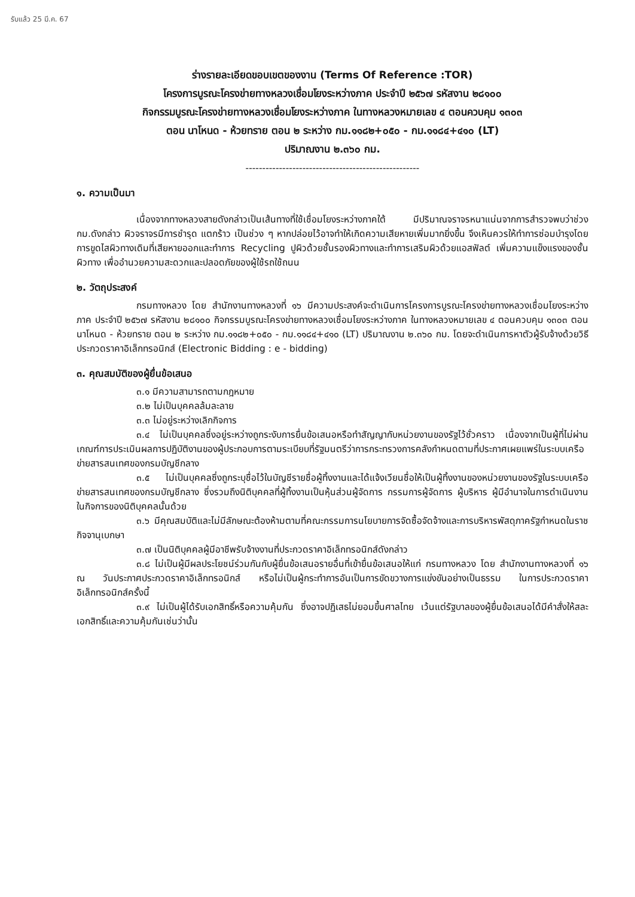รับแล้ว 25 มี.ค. 67
ร่างรายละเอียดขอบเขตของงาน (Terms Of Reference :TOR)
โครงการบูรณะโครงข่ายทางหลวงเชื่อมโยงระหว่างภาค ประจำปี ๒๕๖๗ รหัสงาน ๒๘๑๐๐
กิจกรรมบูรณะโครงข่ายทางหลวงเชื่อมโยงระหว่างภาค ในทางหลวงหมายเลข ๔ ตอนควบคุม ๑๓๐๓
ตอน นาโหนด - ห้วยทราย ตอน ๒ ระหว่าง กม.๑๑๘๒+๐๕๐ - กม.๑๑๘๔+๔๑๐ (LT)
ปริมาณงาน ๒.๓๖๐ กม.
----------------------------------------------------
๑. ความเป็นมา
เนื่องจากทางหลวงสายดังกล่าวเป็นเส้นทางที่ใช้เชื่อมโยงระหว่างภาคใต้ มีปริมาณจราจรหนาแน่นจากการสำรวจพบว่าช่วง กม.ดังกล่าว ผิวจราจรมีการชำรุด แตกร้าว เป็นช่วง ๆ หากปล่อยไว้อาจทำให้เกิดความเสียหายเพิ่มมากยิ่งขึ้น จึงเห็นควรให้ทำการซ่อมบำรุงโดยการขูดไสผิวทางเดิมที่เสียหายออกและทำการ Recycling ปูผิวด้วยชั้นรองผิวทางและทำการเสริมผิวด้วยแอสฟัลต์ เพิ่มความแข็งแรงของชั้นผิวทาง เพื่ออำนวยความสะดวกและปลอดภัยของผู้ใช้รถใช้ถนน
๒. วัตถุประสงค์
กรมทางหลวง โดย สำนักงานทางหลวงที่ ๑๖ มีความประสงค์จะดำเนินการโครงการบูรณะโครงข่ายทางหลวงเชื่อมโยงระหว่างภาค ประจำปี ๒๕๖๗ รหัสงาน ๒๘๑๐๐ กิจกรรมบูรณะโครงข่ายทางหลวงเชื่อมโยงระหว่างภาค ในทางหลวงหมายเลข ๔ ตอนควบคุม ๑๓๐๓ ตอน นาโหนด - ห้วยทราย ตอน ๒ ระหว่าง กม.๑๑๘๒+๐๕๐ - กม.๑๑๘๔+๔๑๐ (LT) ปริมาณงาน ๒.๓๖๐ กม. โดยจะดำเนินการหาตัวผู้รับจ้างด้วยวิธีประกวดราคาอิเล็กทรอนิกส์ (Electronic Bidding : e - bidding)
๓. คุณสมบัติของผู้ยื่นข้อเสนอ
๓.๑ มีความสามารถตามกฎหมาย
๓.๒ ไม่เป็นบุคคลล้มละลาย
๓.๓ ไม่อยู่ระหว่างเลิกกิจการ
๓.๔ ไม่เป็นบุคคลซึ่งอยู่ระหว่างถูกระงับการยื่นข้อเสนอหรือทำสัญญากับหน่วยงานของรัฐไว้ชั่วคราว เนื่องจากเป็นผู้ที่ไม่ผ่านเกณฑ์การประเมินผลการปฏิบัติงานของผู้ประกอบการตามระเบียบที่รัฐมนตรีว่าการกระทรวงการคลังกำหนดตามที่ประกาศเผยแพร่ในระบบเครือข่ายสารสนเทศของกรมบัญชีกลาง
๓.๕ ไม่เป็นบุคคลซึ่งถูกระบุชื่อไว้ในบัญชีรายชื่อผู้ทิ้งงานและได้แจ้งเวียนชื่อให้เป็นผู้ทิ้งงานของหน่วยงานของรัฐในระบบเครือข่ายสารสนเทศของกรมบัญชีกลาง ซึ่งรวมถึงนิติบุคคลที่ผู้ทิ้งงานเป็นหุ้นส่วนผู้จัดการ กรรมการผู้จัดการ ผู้บริหาร ผู้มีอำนาจในการดำเนินงานในกิจการของนิติบุคคลนั้นด้วย
๓.๖ มีคุณสมบัติและไม่มีลักษณะต้องห้ามตามที่คณะกรรมการนโยบายการจัดซื้อจัดจ้างและการบริหารพัสดุภาครัฐกำหนดในราชกิจจานุเบกษา
๓.๗ เป็นนิติบุคคลผู้มีอาชีพรับจ้างงานที่ประกวดราคาอิเล็กทรอนิกส์ดังกล่าว
๓.๘ ไม่เป็นผู้มีผลประโยชน์ร่วมกันกับผู้ยื่นข้อเสนอรายอื่นที่เข้ายื่นข้อเสนอให้แก่ กรมทางหลวง โดย สำนักงานทางหลวงที่ ๑๖ ณ วันประกาศประกวดราคาอิเล็กทรอนิกส์ หรือไม่เป็นผู้กระทำการอันเป็นการขัดขวางการแข่งขันอย่างเป็นธรรม ในการประกวดราคาอิเล็กทรอนิกส์ครั้งนี้
๓.๙ ไม่เป็นผู้ได้รับเอกสิทธิ์หรือความคุ้มกัน ซึ่งอาจปฏิเสธไม่ยอมขึ้นศาลไทย เว้นแต่รัฐบาลของผู้ยื่นข้อเสนอได้มีคำสั่งให้สละเอกสิทธิ์และความคุ้มกันเช่นว่านั้น